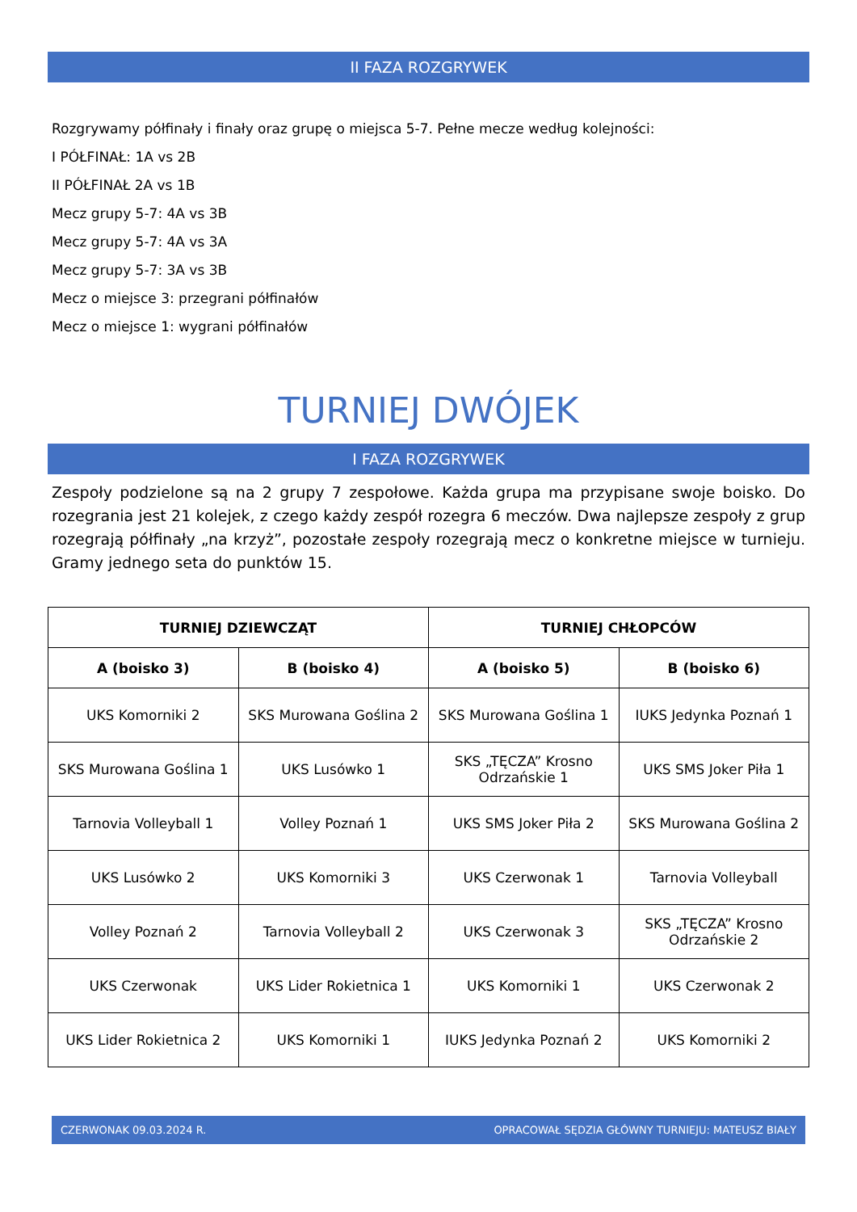II FAZA ROZGRYWEK
Rozgrywamy półfinały i finały oraz grupę o miejsca 5-7. Pełne mecze według kolejności:
I PÓŁFINAŁ: 1A vs 2B
II PÓŁFINAŁ 2A vs 1B
Mecz grupy 5-7: 4A vs 3B
Mecz grupy 5-7: 4A vs 3A
Mecz grupy 5-7: 3A vs 3B
Mecz o miejsce 3: przegrani półfinałów
Mecz o miejsce 1: wygrani półfinałów
TURNIEJ DWÓJEK
I FAZA ROZGRYWEK
Zespoły podzielone są na 2 grupy 7 zespołowe. Każda grupa ma przypisane swoje boisko. Do rozegrania jest 21 kolejek, z czego każdy zespół rozegra 6 meczów. Dwa najlepsze zespoły z grup rozegrają półfinały „na krzyż”, pozostałe zespoły rozegrają mecz o konkretne miejsce w turnieju. Gramy jednego seta do punktów 15.
| TURNIEJ DZIEWCZĄT | | TURNIEJ CHŁOPCÓW | |
| --- | --- | --- | --- |
| A (boisko 3) | B (boisko 4) | A (boisko 5) | B (boisko 6) |
| UKS Komorniki 2 | SKS Murowana Goślina 2 | SKS Murowana Goślina 1 | IUKS Jedynka Poznań 1 |
| SKS Murowana Goślina 1 | UKS Lusówko 1 | SKS „TĘCZA” Krosno Odrzańskie 1 | UKS SMS Joker Piła 1 |
| Tarnovia Volleyball 1 | Volley Poznań 1 | UKS SMS Joker Piła 2 | SKS Murowana Goślina 2 |
| UKS Lusówko 2 | UKS Komorniki 3 | UKS Czerwonak 1 | Tarnovia Volleyball |
| Volley Poznań 2 | Tarnovia Volleyball 2 | UKS Czerwonak 3 | SKS „TĘCZA” Krosno Odrzańskie 2 |
| UKS Czerwonak | UKS Lider Rokietnica 1 | UKS Komorniki 1 | UKS Czerwonak 2 |
| UKS Lider Rokietnica 2 | UKS Komorniki 1 | IUKS Jedynka Poznań 2 | UKS Komorniki 2 |
CZERWONAK 09.03.2024 R. OPRACOWAŁ SĘDZIA GŁÓWNY TURNIEJU: MATEUSZ BIAŁY